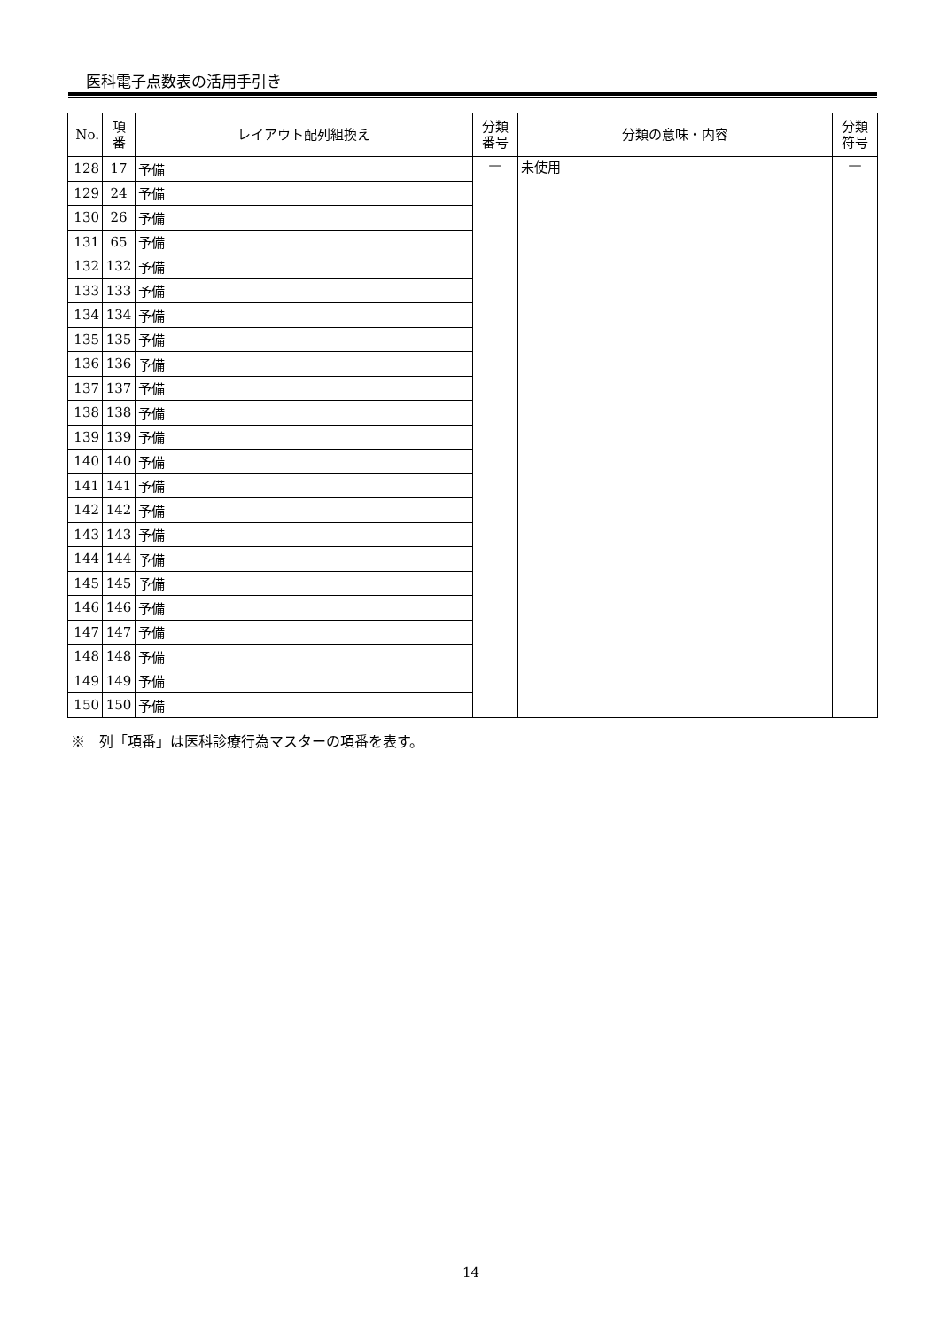医科電子点数表の活用手引き
| No. | 項 番 | レイアウト配列組換え | 分類 番号 | 分類の意味・内容 | 分類 符号 |
| --- | --- | --- | --- | --- | --- |
| 128 | 17 | 予備 | — | 未使用 | — |
| 129 | 24 | 予備 | | | |
| 130 | 26 | 予備 | | | |
| 131 | 65 | 予備 | | | |
| 132 | 132 | 予備 | | | |
| 133 | 133 | 予備 | | | |
| 134 | 134 | 予備 | | | |
| 135 | 135 | 予備 | | | |
| 136 | 136 | 予備 | | | |
| 137 | 137 | 予備 | | | |
| 138 | 138 | 予備 | | | |
| 139 | 139 | 予備 | | | |
| 140 | 140 | 予備 | | | |
| 141 | 141 | 予備 | | | |
| 142 | 142 | 予備 | | | |
| 143 | 143 | 予備 | | | |
| 144 | 144 | 予備 | | | |
| 145 | 145 | 予備 | | | |
| 146 | 146 | 予備 | | | |
| 147 | 147 | 予備 | | | |
| 148 | 148 | 予備 | | | |
| 149 | 149 | 予備 | | | |
| 150 | 150 | 予備 | | | |
※　列「項番」は医科診療行為マスターの項番を表す。
14